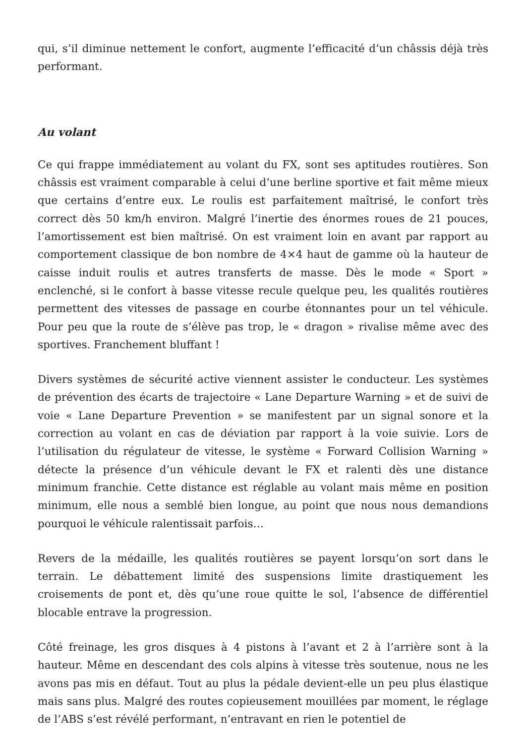qui, s’il diminue nettement le confort, augmente l’efficacité d’un châssis déjà très performant.
Au volant
Ce qui frappe immédiatement au volant du FX, sont ses aptitudes routières. Son châssis est vraiment comparable à celui d’une berline sportive et fait même mieux que certains d’entre eux. Le roulis est parfaitement maîtrisé, le confort très correct dès 50 km/h environ. Malgré l’inertie des énormes roues de 21 pouces, l’amortissement est bien maîtrisé. On est vraiment loin en avant par rapport au comportement classique de bon nombre de 4×4 haut de gamme où la hauteur de caisse induit roulis et autres transferts de masse. Dès le mode « Sport » enclenché, si le confort à basse vitesse recule quelque peu, les qualités routières permettent des vitesses de passage en courbe étonnantes pour un tel véhicule. Pour peu que la route de s’élève pas trop, le « dragon » rivalise même avec des sportives. Franchement bluffant !
Divers systèmes de sécurité active viennent assister le conducteur. Les systèmes de prévention des écarts de trajectoire « Lane Departure Warning » et de suivi de voie « Lane Departure Prevention » se manifestent par un signal sonore et la correction au volant en cas de déviation par rapport à la voie suivie. Lors de l’utilisation du régulateur de vitesse, le système « Forward Collision Warning » détecte la présence d’un véhicule devant le FX et ralenti dès une distance minimum franchie. Cette distance est réglable au volant mais même en position minimum, elle nous a semblé bien longue, au point que nous nous demandions pourquoi le véhicule ralentissait parfois…
Revers de la médaille, les qualités routières se payent lorsqu’on sort dans le terrain. Le débattement limité des suspensions limite drastiquement les croisements de pont et, dès qu’une roue quitte le sol, l’absence de différentiel blocable entrave la progression.
Côté freinage, les gros disques à 4 pistons à l’avant et 2 à l’arrière sont à la hauteur. Même en descendant des cols alpins à vitesse très soutenue, nous ne les avons pas mis en défaut. Tout au plus la pédale devient-elle un peu plus élastique mais sans plus. Malgré des routes copieusement mouillées par moment, le réglage de l’ABS s’est révélé performant, n’entravant en rien le potentiel de